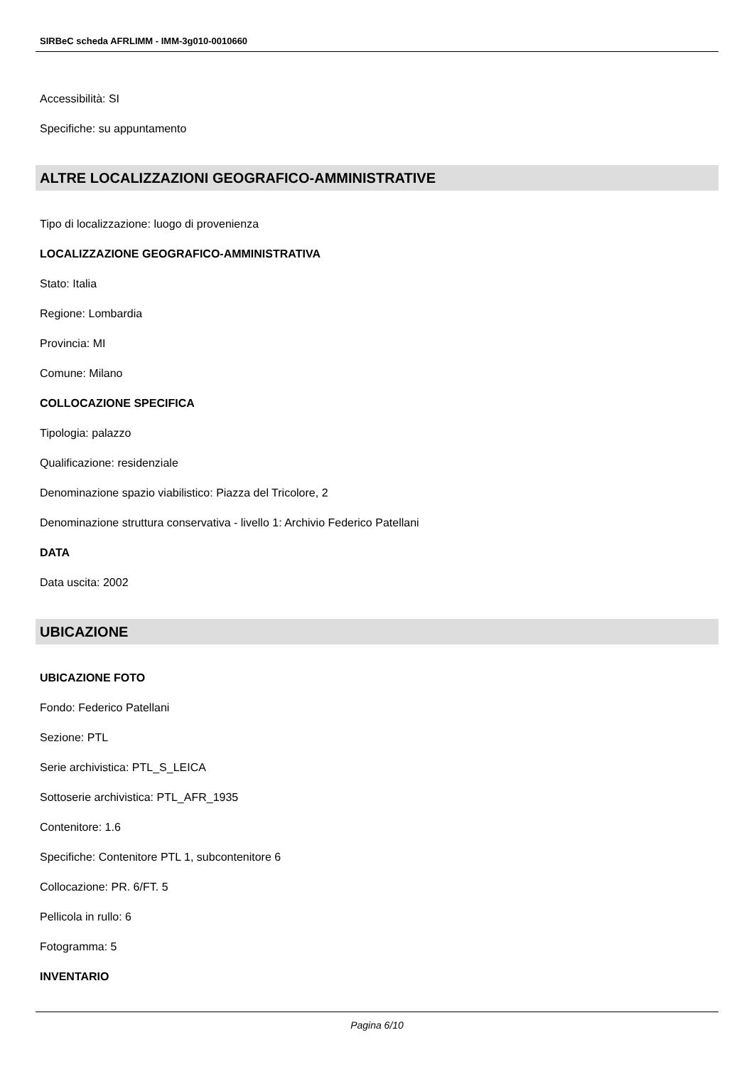SIRBeC scheda AFRLIMM - IMM-3g010-0010660
Accessibilità: SI
Specifiche: su appuntamento
ALTRE LOCALIZZAZIONI GEOGRAFICO-AMMINISTRATIVE
Tipo di localizzazione: luogo di provenienza
LOCALIZZAZIONE GEOGRAFICO-AMMINISTRATIVA
Stato: Italia
Regione: Lombardia
Provincia: MI
Comune: Milano
COLLOCAZIONE SPECIFICA
Tipologia: palazzo
Qualificazione: residenziale
Denominazione spazio viabilistico: Piazza del Tricolore, 2
Denominazione struttura conservativa - livello 1: Archivio Federico Patellani
DATA
Data uscita: 2002
UBICAZIONE
UBICAZIONE FOTO
Fondo: Federico Patellani
Sezione: PTL
Serie archivistica: PTL_S_LEICA
Sottoserie archivistica: PTL_AFR_1935
Contenitore: 1.6
Specifiche: Contenitore PTL 1, subcontenitore 6
Collocazione: PR. 6/FT. 5
Pellicola in rullo: 6
Fotogramma: 5
INVENTARIO
Pagina 6/10